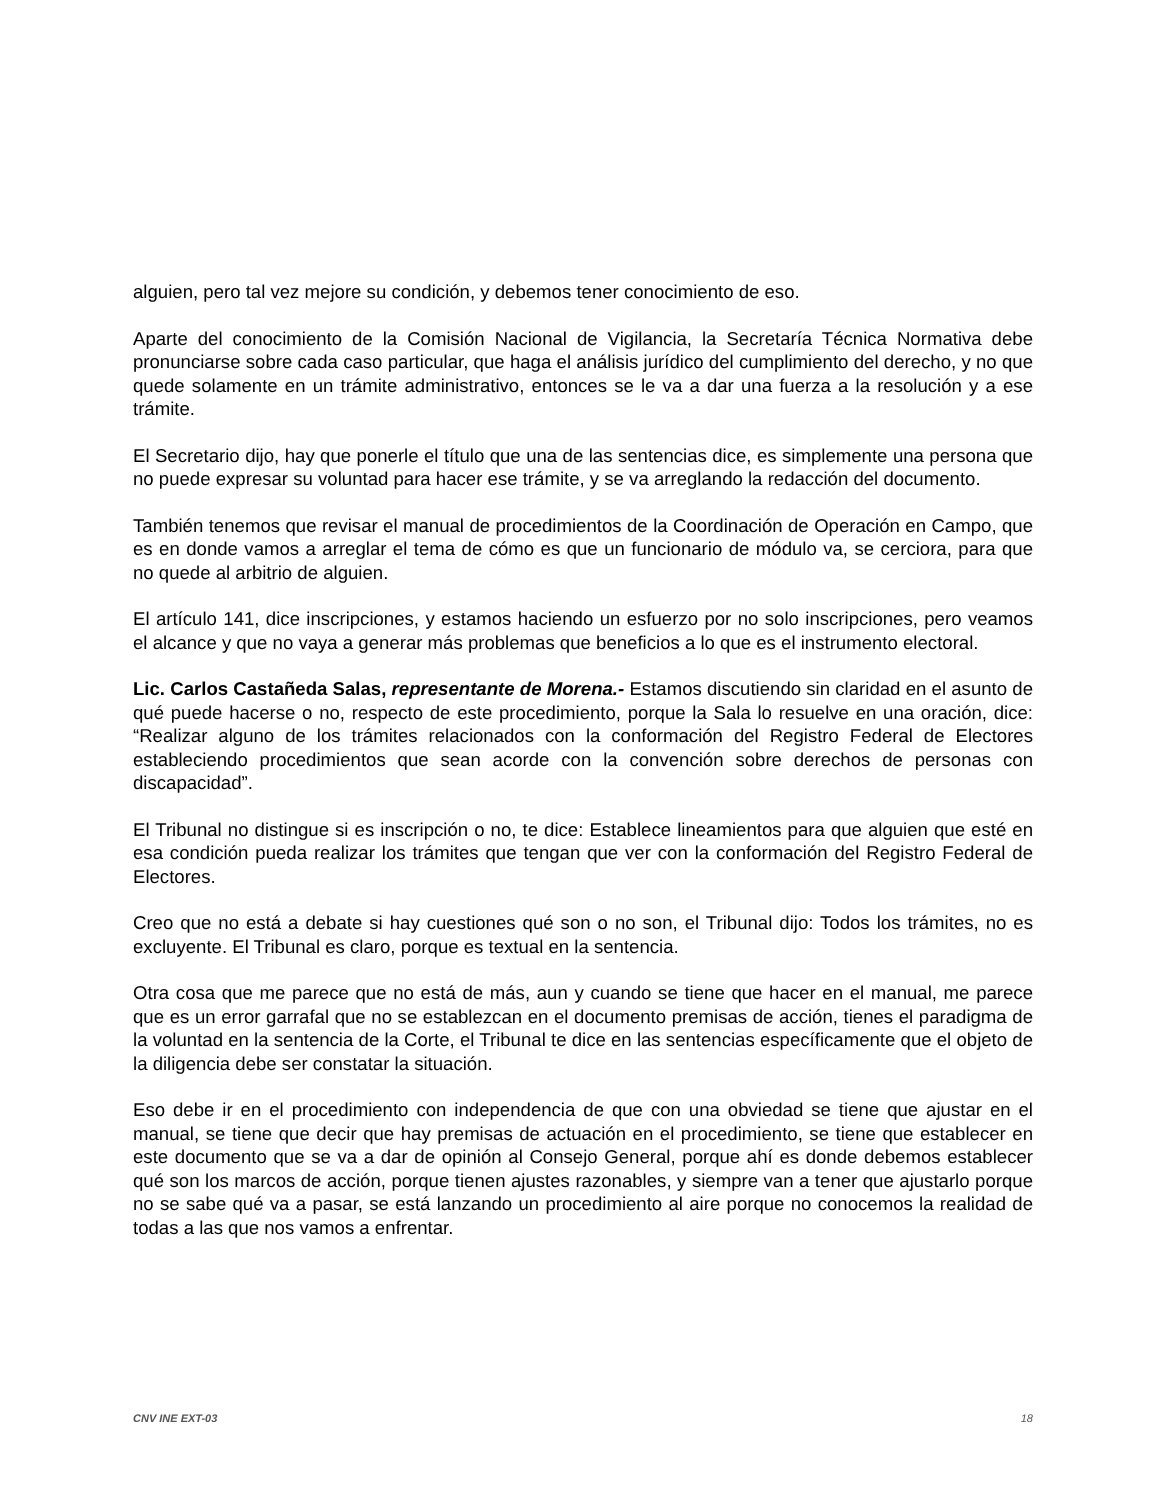alguien, pero tal vez mejore su condición, y debemos tener conocimiento de eso.
Aparte del conocimiento de la Comisión Nacional de Vigilancia, la Secretaría Técnica Normativa debe pronunciarse sobre cada caso particular, que haga el análisis jurídico del cumplimiento del derecho, y no que quede solamente en un trámite administrativo, entonces se le va a dar una fuerza a la resolución y a ese trámite.
El Secretario dijo, hay que ponerle el título que una de las sentencias dice, es simplemente una persona que no puede expresar su voluntad para hacer ese trámite, y se va arreglando la redacción del documento.
También tenemos que revisar el manual de procedimientos de la Coordinación de Operación en Campo, que es en donde vamos a arreglar el tema de cómo es que un funcionario de módulo va, se cerciora, para que no quede al arbitrio de alguien.
El artículo 141, dice inscripciones, y estamos haciendo un esfuerzo por no solo inscripciones, pero veamos el alcance y que no vaya a generar más problemas que beneficios a lo que es el instrumento electoral.
Lic. Carlos Castañeda Salas, representante de Morena.- Estamos discutiendo sin claridad en el asunto de qué puede hacerse o no, respecto de este procedimiento, porque la Sala lo resuelve en una oración, dice: “Realizar alguno de los trámites relacionados con la conformación del Registro Federal de Electores estableciendo procedimientos que sean acorde con la convención sobre derechos de personas con discapacidad”.
El Tribunal no distingue si es inscripción o no, te dice: Establece lineamientos para que alguien que esté en esa condición pueda realizar los trámites que tengan que ver con la conformación del Registro Federal de Electores.
Creo que no está a debate si hay cuestiones qué son o no son, el Tribunal dijo: Todos los trámites, no es excluyente. El Tribunal es claro, porque es textual en la sentencia.
Otra cosa que me parece que no está de más, aun y cuando se tiene que hacer en el manual, me parece que es un error garrafal que no se establezcan en el documento premisas de acción, tienes el paradigma de la voluntad en la sentencia de la Corte, el Tribunal te dice en las sentencias específicamente que el objeto de la diligencia debe ser constatar la situación.
Eso debe ir en el procedimiento con independencia de que con una obviedad se tiene que ajustar en el manual, se tiene que decir que hay premisas de actuación en el procedimiento, se tiene que establecer en este documento que se va a dar de opinión al Consejo General, porque ahí es donde debemos establecer qué son los marcos de acción, porque tienen ajustes razonables, y siempre van a tener que ajustarlo porque no se sabe qué va a pasar, se está lanzando un procedimiento al aire porque no conocemos la realidad de todas a las que nos vamos a enfrentar.
CNV INE EXT-03 18